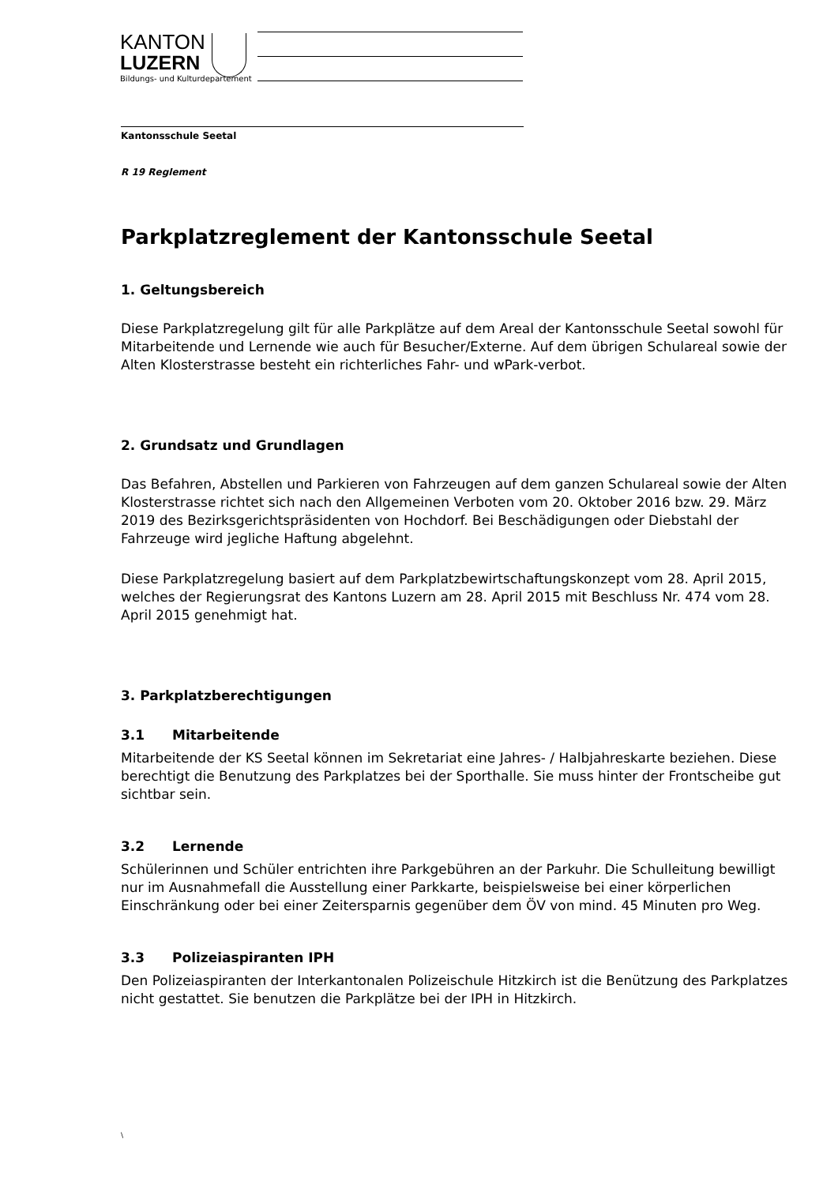KANTON
LUZERN
Bildungs- und Kulturdepartement
Kantonsschule Seetal
R 19 Reglement
Parkplatzreglement der Kantonsschule Seetal
1. Geltungsbereich
Diese Parkplatzregelung gilt für alle Parkplätze auf dem Areal der Kantonsschule Seetal sowohl für Mitarbeitende und Lernende wie auch für Besucher/Externe. Auf dem übrigen Schulareal sowie der Alten Klosterstrasse besteht ein richterliches Fahr- und wPark-verbot.
2. Grundsatz und Grundlagen
Das Befahren, Abstellen und Parkieren von Fahrzeugen auf dem ganzen Schulareal sowie der Alten Klosterstrasse richtet sich nach den Allgemeinen Verboten vom 20. Oktober 2016 bzw. 29. März 2019 des Bezirksgerichtspräsidenten von Hochdorf. Bei Beschädigungen oder Diebstahl der Fahrzeuge wird jegliche Haftung abgelehnt.
Diese Parkplatzregelung basiert auf dem Parkplatzbewirtschaftungskonzept vom 28. April 2015, welches der Regierungsrat des Kantons Luzern am 28. April 2015 mit Beschluss Nr. 474 vom 28. April 2015 genehmigt hat.
3. Parkplatzberechtigungen
3.1 Mitarbeitende
Mitarbeitende der KS Seetal können im Sekretariat eine Jahres- / Halbjahreskarte beziehen. Diese berechtigt die Benutzung des Parkplatzes bei der Sporthalle. Sie muss hinter der Frontscheibe gut sichtbar sein.
3.2 Lernende
Schülerinnen und Schüler entrichten ihre Parkgebühren an der Parkuhr. Die Schulleitung bewilligt nur im Ausnahmefall die Ausstellung einer Parkkarte, beispielsweise bei einer körperlichen Einschränkung oder bei einer Zeitersparnis gegenüber dem ÖV von mind. 45 Minuten pro Weg.
3.3 Polizeiaspiranten IPH
Den Polizeiaspiranten der Interkantonalen Polizeischule Hitzkirch ist die Benützung des Parkplatzes nicht gestattet. Sie benutzen die Parkplätze bei der IPH in Hitzkirch.
\